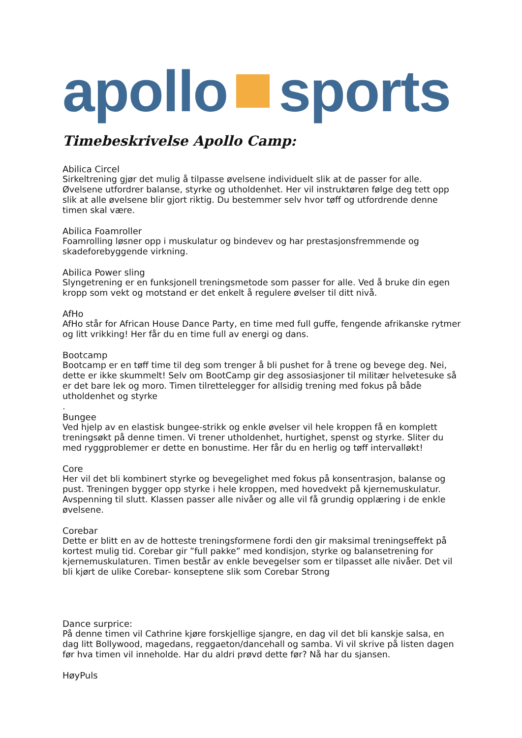apollo sports
Timebeskrivelse Apollo Camp:
Abilica Circel
Sirkeltrening gjør det mulig å tilpasse øvelsene individuelt slik at de passer for alle. Øvelsene utfordrer balanse, styrke og utholdenhet. Her vil instruktøren følge deg tett opp slik at alle øvelsene blir gjort riktig. Du bestemmer selv hvor tøff og utfordrende denne timen skal være.
Abilica Foamroller
Foamrolling løsner opp i muskulatur og bindevev og har prestasjonsfremmende og skadeforebyggende virkning.
Abilica Power sling
Slyngetrening er en funksjonell treningsmetode som passer for alle. Ved å bruke din egen kropp som vekt og motstand er det enkelt å regulere øvelser til ditt nivå.
AfHo
AfHo står for African House Dance Party, en time med full guffe, fengende afrikanske rytmer og litt vrikking! Her får du en time full av energi og dans.
Bootcamp
Bootcamp er en tøff time til deg som trenger å bli pushet for å trene og bevege deg. Nei, dette er ikke skummelt! Selv om BootCamp gir deg assosiasjoner til militær helvetesuke så er det bare lek og moro. Timen tilrettelegger for allsidig trening med fokus på både utholdenhet og styrke
.
Bungee
Ved hjelp av en elastisk bungee-strikk og enkle øvelser vil hele kroppen få en komplett treningsøkt på denne timen. Vi trener utholdenhet, hurtighet, spenst og styrke. Sliter du med ryggproblemer er dette en bonustime. Her får du en herlig og tøff intervalløkt!
Core
Her vil det bli kombinert styrke og bevegelighet med fokus på konsentrasjon, balanse og pust. Treningen bygger opp styrke i hele kroppen, med hovedvekt på kjernemuskulatur. Avspenning til slutt. Klassen passer alle nivåer og alle vil få grundig opplæring i de enkle øvelsene.
Corebar
Dette er blitt en av de hotteste treningsformene fordi den gir maksimal treningseffekt på kortest mulig tid. Corebar gir ”full pakke” med kondisjon, styrke og balansetrening for kjernemuskulaturen. Timen består av enkle bevegelser som er tilpasset alle nivåer. Det vil bli kjørt de ulike Corebar- konseptene slik som Corebar Strong
Dance surprice:
På denne timen vil Cathrine kjøre forskjellige sjangre, en dag vil det bli kanskje salsa, en dag litt Bollywood, magedans, reggaeton/dancehall og samba. Vi vil skrive på listen dagen før hva timen vil inneholde. Har du aldri prøvd dette før? Nå har du sjansen.
HøyPuls